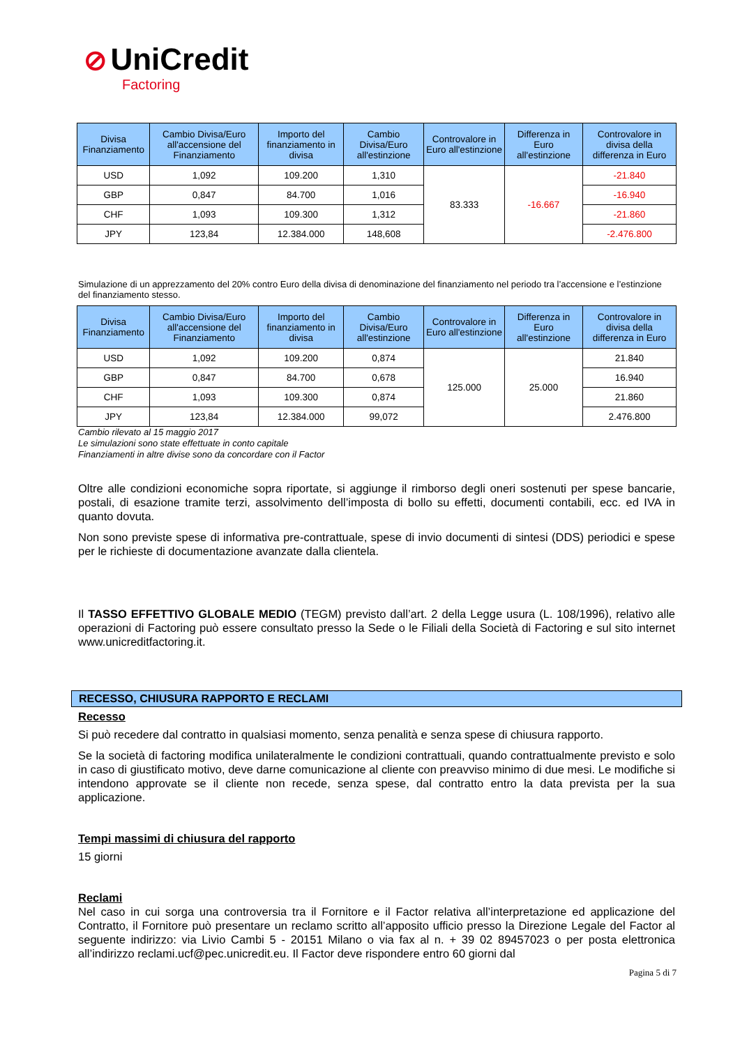⊘ UniCredit
Factoring
| Divisa Finanziamento | Cambio Divisa/Euro all'accensione del Finanziamento | Importo del finanziamento in divisa | Cambio Divisa/Euro all'estinzione | Controvalore in Euro all'estinzione | Differenza in Euro all'estinzione | Controvalore in divisa della differenza in Euro |
| --- | --- | --- | --- | --- | --- | --- |
| USD | 1,092 | 109.200 | 1,310 | 83.333 | -16.667 | -21.840 |
| GBP | 0,847 | 84.700 | 1,016 | | | -16.940 |
| CHF | 1,093 | 109.300 | 1,312 | | | -21.860 |
| JPY | 123,84 | 12.384.000 | 148,608 | | | -2.476.800 |
Simulazione di un apprezzamento del 20% contro Euro della divisa di denominazione del finanziamento nel periodo tra l’accensione e l’estinzione del finanziamento stesso.
| Divisa Finanziamento | Cambio Divisa/Euro all'accensione del Finanziamento | Importo del finanziamento in divisa | Cambio Divisa/Euro all'estinzione | Controvalore in Euro all'estinzione | Differenza in Euro all'estinzione | Controvalore in divisa della differenza in Euro |
| --- | --- | --- | --- | --- | --- | --- |
| USD | 1,092 | 109.200 | 0,874 | 125.000 | 25.000 | 21.840 |
| GBP | 0,847 | 84.700 | 0,678 | | | 16.940 |
| CHF | 1,093 | 109.300 | 0,874 | | | 21.860 |
| JPY | 123,84 | 12.384.000 | 99,072 | | | 2.476.800 |
Cambio rilevato al 15 maggio 2017
Le simulazioni sono state effettuate in conto capitale
Finanziamenti in altre divise sono da concordare con il Factor
Oltre alle condizioni economiche sopra riportate, si aggiunge il rimborso degli oneri sostenuti per spese bancarie, postali, di esazione tramite terzi, assolvimento dell’imposta di bollo su effetti, documenti contabili, ecc. ed IVA in quanto dovuta.
Non sono previste spese di informativa pre-contrattuale, spese di invio documenti di sintesi (DDS) periodici e spese per le richieste di documentazione avanzate dalla clientela.
Il TASSO EFFETTIVO GLOBALE MEDIO (TEGM) previsto dall’art. 2 della Legge usura (L. 108/1996), relativo alle operazioni di Factoring può essere consultato presso la Sede o le Filiali della Società di Factoring e sul sito internet www.unicreditfactoring.it.
RECESSO, CHIUSURA RAPPORTO E RECLAMI
Recesso
Si può recedere dal contratto in qualsiasi momento, senza penalità e senza spese di chiusura rapporto.
Se la società di factoring modifica unilateralmente le condizioni contrattuali, quando contrattualmente previsto e solo in caso di giustificato motivo, deve darne comunicazione al cliente con preavviso minimo di due mesi. Le modifiche si intendono approvate se il cliente non recede, senza spese, dal contratto entro la data prevista per la sua applicazione.
Tempi massimi di chiusura del rapporto
15 giorni
Reclami
Nel caso in cui sorga una controversia tra il Fornitore e il Factor relativa all’interpretazione ed applicazione del Contratto, il Fornitore può presentare un reclamo scritto all’apposito ufficio presso la Direzione Legale del Factor al seguente indirizzo: via Livio Cambi 5 - 20151 Milano o via fax al n. + 39 02 89457023 o per posta elettronica all’indirizzo reclami.ucf@pec.unicredit.eu. Il Factor deve rispondere entro 60 giorni dal
Pagina 5 di 7